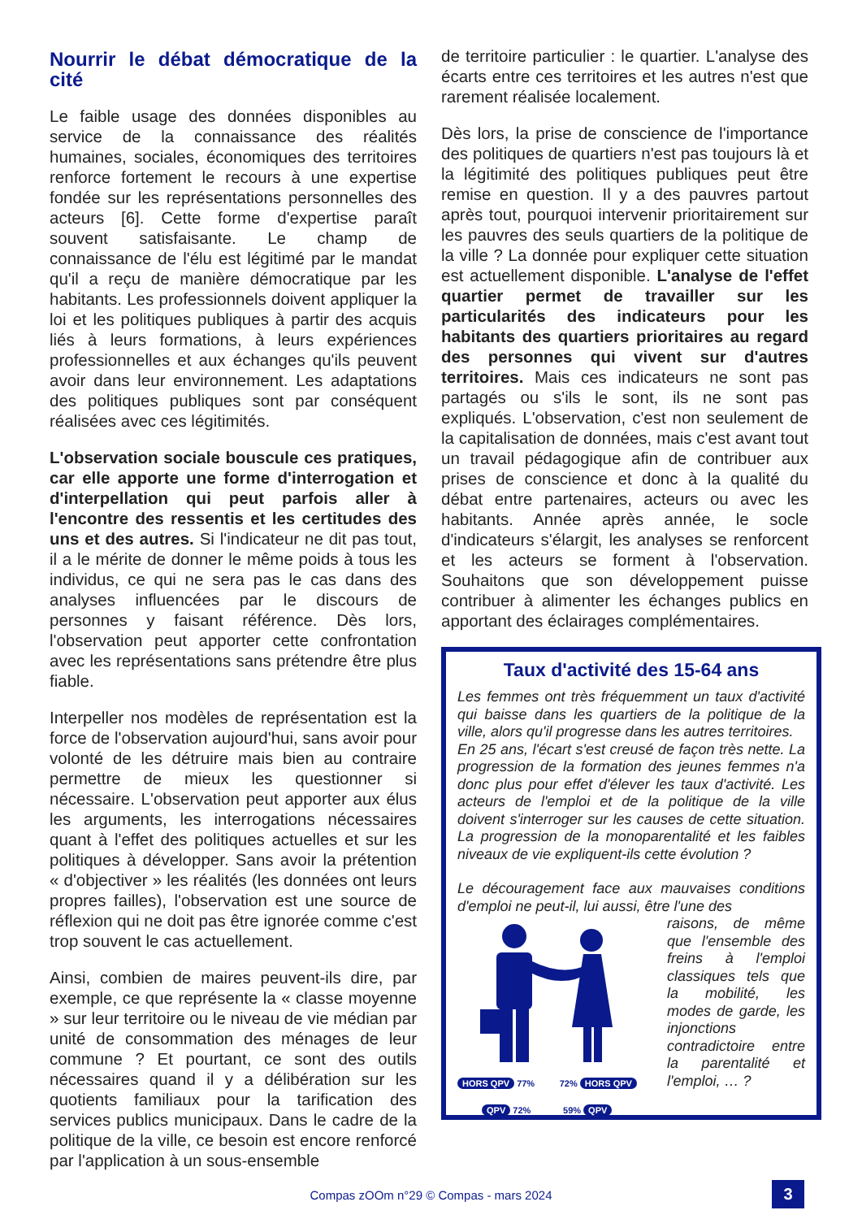Nourrir le débat démocratique de la cité
Le faible usage des données disponibles au service de la connaissance des réalités humaines, sociales, économiques des territoires renforce fortement le recours à une expertise fondée sur les représentations personnelles des acteurs [6]. Cette forme d'expertise paraît souvent satisfaisante. Le champ de connaissance de l'élu est légitimé par le mandat qu'il a reçu de manière démocratique par les habitants. Les professionnels doivent appliquer la loi et les politiques publiques à partir des acquis liés à leurs formations, à leurs expériences professionnelles et aux échanges qu'ils peuvent avoir dans leur environnement. Les adaptations des politiques publiques sont par conséquent réalisées avec ces légitimités.
L'observation sociale bouscule ces pratiques, car elle apporte une forme d'interrogation et d'interpellation qui peut parfois aller à l'encontre des ressentis et les certitudes des uns et des autres. Si l'indicateur ne dit pas tout, il a le mérite de donner le même poids à tous les individus, ce qui ne sera pas le cas dans des analyses influencées par le discours de personnes y faisant référence. Dès lors, l'observation peut apporter cette confrontation avec les représentations sans prétendre être plus fiable.
Interpeller nos modèles de représentation est la force de l'observation aujourd'hui, sans avoir pour volonté de les détruire mais bien au contraire permettre de mieux les questionner si nécessaire. L'observation peut apporter aux élus les arguments, les interrogations nécessaires quant à l'effet des politiques actuelles et sur les politiques à développer. Sans avoir la prétention « d'objectiver » les réalités (les données ont leurs propres failles), l'observation est une source de réflexion qui ne doit pas être ignorée comme c'est trop souvent le cas actuellement.
Ainsi, combien de maires peuvent-ils dire, par exemple, ce que représente la « classe moyenne » sur leur territoire ou le niveau de vie médian par unité de consommation des ménages de leur commune ? Et pourtant, ce sont des outils nécessaires quand il y a délibération sur les quotients familiaux pour la tarification des services publics municipaux. Dans le cadre de la politique de la ville, ce besoin est encore renforcé par l'application à un sous-ensemble
de territoire particulier : le quartier. L'analyse des écarts entre ces territoires et les autres n'est que rarement réalisée localement.
Dès lors, la prise de conscience de l'importance des politiques de quartiers n'est pas toujours là et la légitimité des politiques publiques peut être remise en question. Il y a des pauvres partout après tout, pourquoi intervenir prioritairement sur les pauvres des seuls quartiers de la politique de la ville ? La donnée pour expliquer cette situation est actuellement disponible. L'analyse de l'effet quartier permet de travailler sur les particularités des indicateurs pour les habitants des quartiers prioritaires au regard des personnes qui vivent sur d'autres territoires. Mais ces indicateurs ne sont pas partagés ou s'ils le sont, ils ne sont pas expliqués. L'observation, c'est non seulement de la capitalisation de données, mais c'est avant tout un travail pédagogique afin de contribuer aux prises de conscience et donc à la qualité du débat entre partenaires, acteurs ou avec les habitants. Année après année, le socle d'indicateurs s'élargit, les analyses se renforcent et les acteurs se forment à l'observation. Souhaitons que son développement puisse contribuer à alimenter les échanges publics en apportant des éclairages complémentaires.
Taux d'activité des 15-64 ans
Les femmes ont très fréquemment un taux d'activité qui baisse dans les quartiers de la politique de la ville, alors qu'il progresse dans les autres territoires.
En 25 ans, l'écart s'est creusé de façon très nette. La progression de la formation des jeunes femmes n'a donc plus pour effet d'élever les taux d'activité. Les acteurs de l'emploi et de la politique de la ville doivent s'interroger sur les causes de cette situation. La progression de la monoparentalité et les faibles niveaux de vie expliquent-ils cette évolution ?
Le découragement face aux mauvaises conditions d'emploi ne peut-il, lui aussi, être l'une des
HORS QPV 77% 72% HORS QPV
QPV 72% 59% QPV
raisons, de même que l'ensemble des freins à l'emploi classiques tels que la mobilité, les modes de garde, les injonctions contradictoire entre la parentalité et l'emploi, … ?
Compas zOOm n°29 © Compas - mars 2024 3